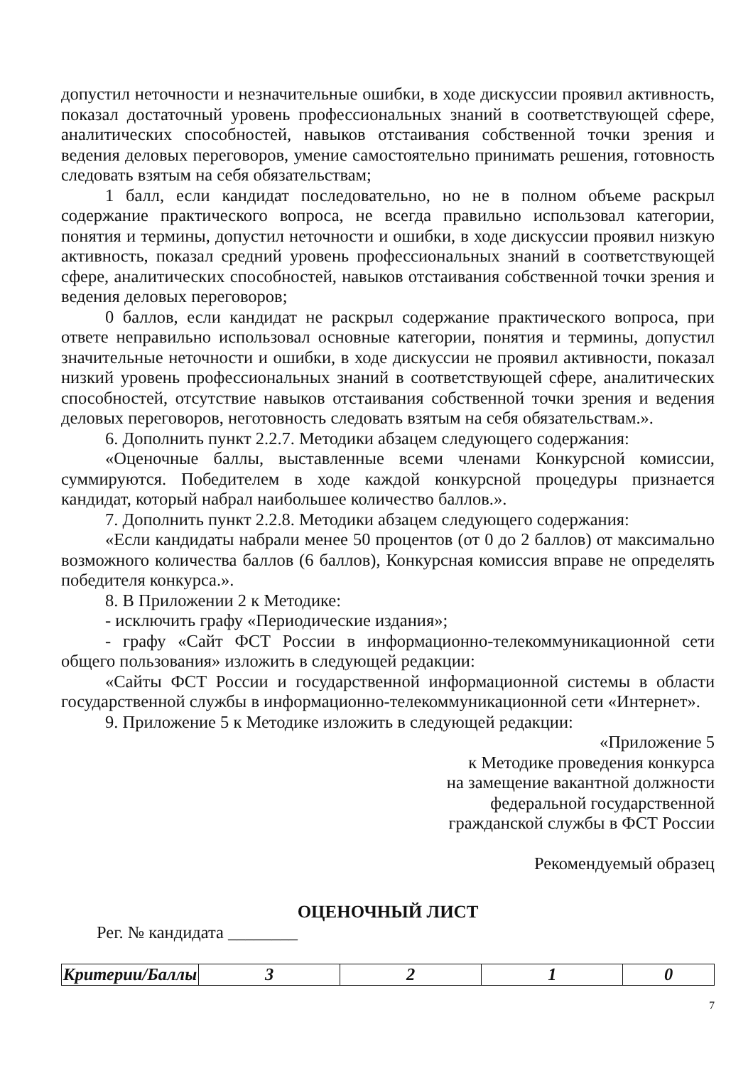допустил неточности и незначительные ошибки, в ходе дискуссии проявил активность, показал достаточный уровень профессиональных знаний в соответствующей сфере, аналитических способностей, навыков отстаивания собственной точки зрения и ведения деловых переговоров, умение самостоятельно принимать решения, готовность следовать взятым на себя обязательствам;
1 балл, если кандидат последовательно, но не в полном объеме раскрыл содержание практического вопроса, не всегда правильно использовал категории, понятия и термины, допустил неточности и ошибки, в ходе дискуссии проявил низкую активность, показал средний уровень профессиональных знаний в соответствующей сфере, аналитических способностей, навыков отстаивания собственной точки зрения и ведения деловых переговоров;
0 баллов, если кандидат не раскрыл содержание практического вопроса, при ответе неправильно использовал основные категории, понятия и термины, допустил значительные неточности и ошибки, в ходе дискуссии не проявил активности, показал низкий уровень профессиональных знаний в соответствующей сфере, аналитических способностей, отсутствие навыков отстаивания собственной точки зрения и ведения деловых переговоров, неготовность следовать взятым на себя обязательствам.».
6. Дополнить пункт 2.2.7. Методики абзацем следующего содержания:
«Оценочные баллы, выставленные всеми членами Конкурсной комиссии, суммируются. Победителем в ходе каждой конкурсной процедуры признается кандидат, который набрал наибольшее количество баллов.».
7. Дополнить пункт 2.2.8. Методики абзацем следующего содержания:
«Если кандидаты набрали менее 50 процентов (от 0 до 2 баллов) от максимально возможного количества баллов (6 баллов), Конкурсная комиссия вправе не определять победителя конкурса.».
8. В Приложении 2 к Методике:
- исключить графу «Периодические издания»;
- графу «Сайт ФСТ России в информационно-телекоммуникационной сети общего пользования» изложить в следующей редакции:
«Сайты ФСТ России и государственной информационной системы в области государственной службы в информационно-телекоммуникационной сети «Интернет».
9. Приложение 5 к Методике изложить в следующей редакции:
«Приложение 5
к Методике проведения конкурса
на замещение вакантной должности
федеральной государственной
гражданской службы в ФСТ России
Рекомендуемый образец
ОЦЕНОЧНЫЙ ЛИСТ
Рег. № кандидата ________
| Критерии/Баллы | 3 | 2 | 1 | 0 |
7